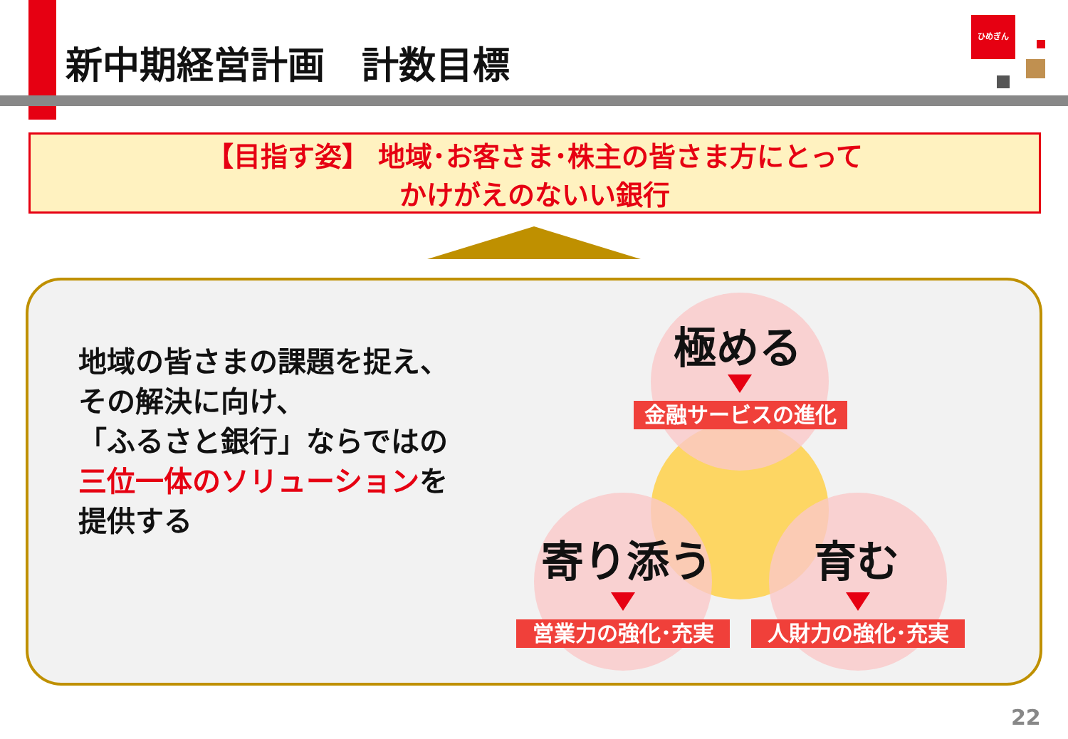新中期経営計画　計数目標
ひめぎん
【目指す姿】 地域･お客さま･株主の皆さま方にとって
かけがえのないい銀行
地域の皆さまの課題を捉え、
その解決に向け、
「ふるさと銀行」ならではの
三位一体のソリューションを
提供する
極める
金融サービスの進化
寄り添う
営業力の強化･充実
育む
人財力の強化･充実
22